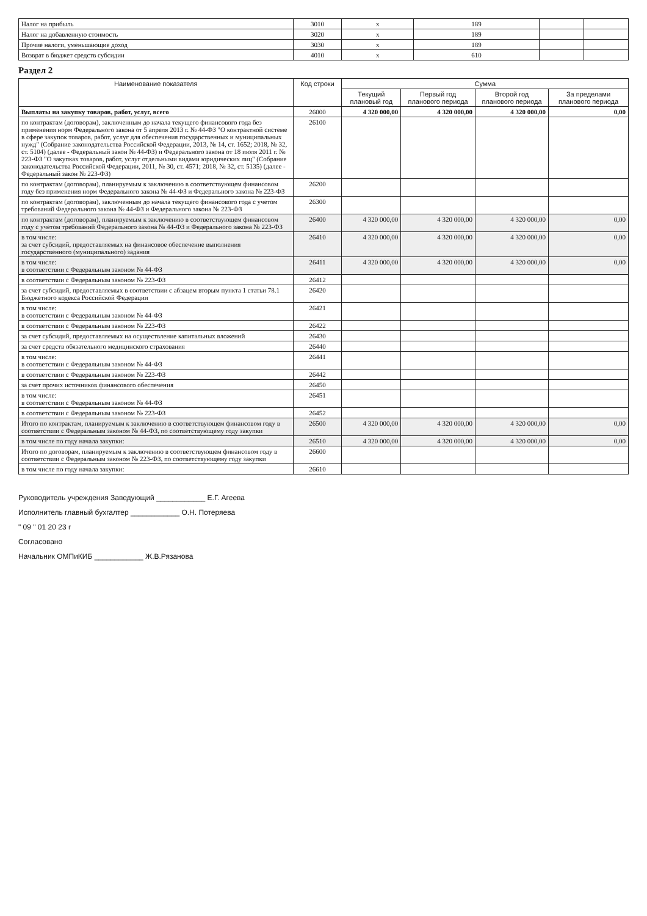| Налог на прибыль | 3010 | x | 189 | | |
| Налог на добавленную стоимость | 3020 | x | 189 | | |
| Прочие налоги, уменьшающие доход | 3030 | x | 189 | | |
| Возврат в бюджет средств субсидии | 4010 | x | 610 | | |
Раздел 2
| Наименование показателя | Код строки | Сумма | | | |
| --- | --- | --- | --- | --- | --- |
| | | Текущий плановый год | Первый год планового периода | Второй год планового периода | За пределами планового периода |
| Выплаты на закупку товаров, работ, услуг, всего | 26000 | 4 320 000,00 | 4 320 000,00 | 4 320 000,00 | 0,00 |
| по контрактам (договорам), заключенным до начала текущего финансового года без применения норм Федерального закона от 5 апреля 2013 г. № 44-ФЗ "О контрактной системе в сфере закупок товаров, работ, услуг для обеспечения государственных и муниципальных нужд" (Собрание законодательства Российской Федерации, 2013, № 14, ст. 1652; 2018, № 32, ст. 5104) (далее - Федеральный закон № 44-ФЗ) и Федерального закона от 18 июля 2011 г. № 223-ФЗ "О закупках товаров, работ, услуг отдельными видами юридических лиц" (Собрание законодательства Российской Федерации, 2011, № 30, ст. 4571; 2018, № 32, ст. 5135) (далее - Федеральный закон № 223-ФЗ) | 26100 | | | | |
| по контрактам (договорам), планируемым к заключению в соответствующем финансовом году без применения норм Федерального закона № 44-ФЗ и Федерального закона № 223-ФЗ | 26200 | | | | |
| по контрактам (договорам), заключенным до начала текущего финансового года с учетом требований Федерального закона № 44-ФЗ и Федерального закона № 223-ФЗ | 26300 | | | | |
| по контрактам (договорам), планируемым к заключению в соответствующем финансовом году с учетом требований Федерального закона № 44-ФЗ и Федерального закона № 223-ФЗ | 26400 | 4 320 000,00 | 4 320 000,00 | 4 320 000,00 | 0,00 |
| в том числе: за счет субсидий, предоставляемых на финансовое обеспечение выполнения государственного (муниципального) задания | 26410 | 4 320 000,00 | 4 320 000,00 | 4 320 000,00 | 0,00 |
| в том числе: в соответствии с Федеральным законом № 44-ФЗ | 26411 | 4 320 000,00 | 4 320 000,00 | 4 320 000,00 | 0,00 |
| в соответствии с Федеральным законом № 223-ФЗ | 26412 | | | | |
| за счет субсидий, предоставляемых в соответствии с абзацем вторым пункта 1 статьи 78.1 Бюджетного кодекса Российской Федерации | 26420 | | | | |
| в том числе: в соответствии с Федеральным законом № 44-ФЗ | 26421 | | | | |
| в соответствии с Федеральным законом № 223-ФЗ | 26422 | | | | |
| за счет субсидий, предоставляемых на осуществление капитальных вложений | 26430 | | | | |
| за счет средств обязательного медицинского страхования | 26440 | | | | |
| в том числе: в соответствии с Федеральным законом № 44-ФЗ | 26441 | | | | |
| в соответствии с Федеральным законом № 223-ФЗ | 26442 | | | | |
| за счет прочих источников финансового обеспечения | 26450 | | | | |
| в том числе: в соответствии с Федеральным законом № 44-ФЗ | 26451 | | | | |
| в соответствии с Федеральным законом № 223-ФЗ | 26452 | | | | |
| Итого по контрактам, планируемым к заключению в соответствующем финансовом году в соответствии с Федеральным законом № 44-ФЗ, по соответствующему году закупки | 26500 | 4 320 000,00 | 4 320 000,00 | 4 320 000,00 | 0,00 |
| в том числе по году начала закупки: | 26510 | 4 320 000,00 | 4 320 000,00 | 4 320 000,00 | 0,00 |
| Итого по договорам, планируемым к заключению в соответствующем финансовом году в соответствии с Федеральным законом № 223-ФЗ, по соответствующему году закупки | 26600 | | | | |
| в том числе по году начала закупки: | 26610 | | | | |
Руководитель учреждения Заведующий ____________ Е.Г. Агеева
Исполнитель главный бухгалтер ____________ О.Н. Потеряева
" 09 " 01 20 23 г
Согласовано
Начальник ОМПиКИБ ____________ Ж.В.Рязанова